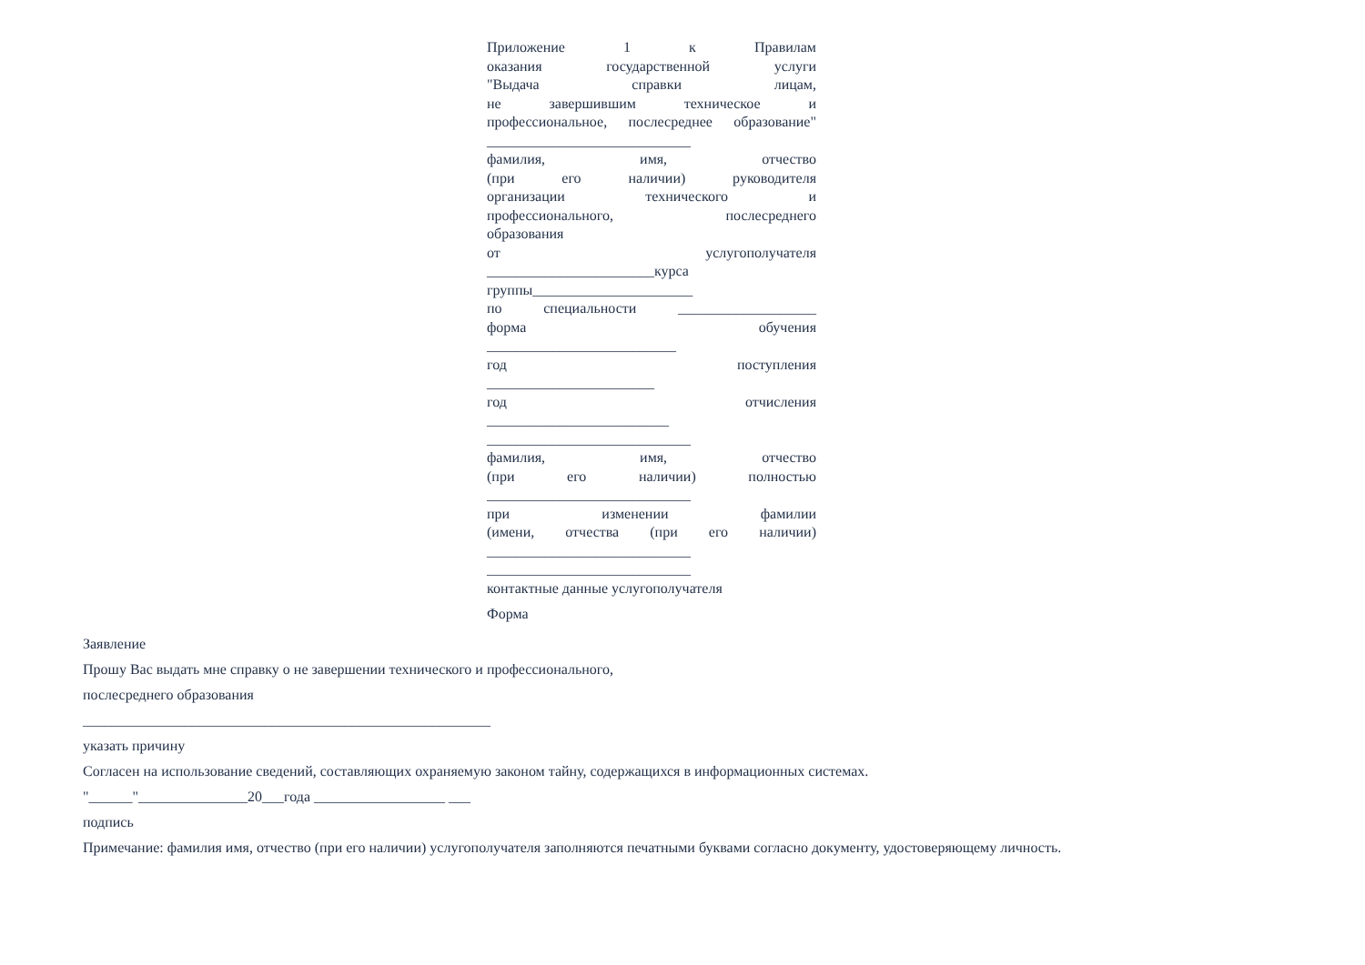Приложение 1 к Правилам
оказания государственной услуги
"Выдача справки лицам,
не завершившим техническое и
профессиональное, послесреднее образование"
____________________________
фамилия, имя, отчество
(при его наличии) руководителя
организации технического и
профессионального, послесреднего
образования
от услугополучателя
_______________________курса
группы______________________
по специальности ___________________
форма обучения
__________________________
год поступления
_______________________
год отчисления
_________________________
____________________________
фамилия, имя, отчество
(при его наличии) полностью
____________________________
при изменении фамилии
(имени, отчества (при его наличии)
____________________________
____________________________
контактные данные услугополучателя
Форма
Заявление
Прошу Вас выдать мне справку о не завершении технического и профессионального,
послесреднего образования
________________________________________________________
указать причину
Согласен на использование сведений, составляющих охраняемую законом тайну, содержащихся в информационных системах.
"______"_______________20___года __________________ ___
подпись
Примечание: фамилия имя, отчество (при его наличии) услугополучателя заполняются печатными буквами согласно документу, удостоверяющему личность.